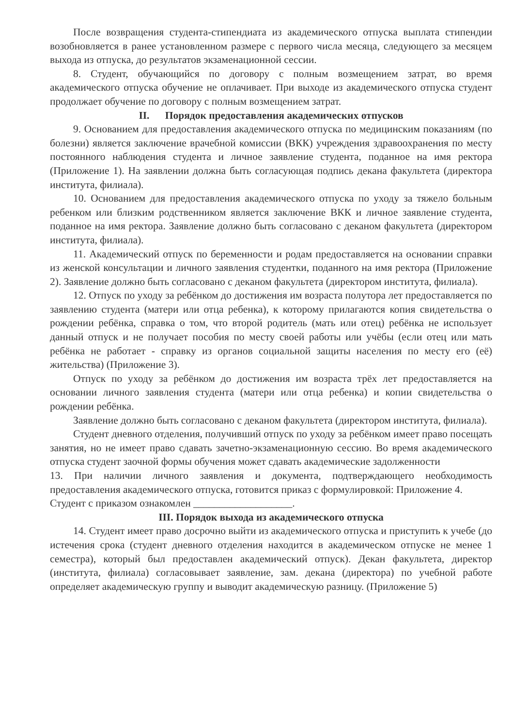После возвращения студента-стипендиата из академического отпуска выплата стипендии возобновляется в ранее установленном размере с первого числа месяца, следующего за месяцем выхода из отпуска, до результатов экзаменационной сессии.
8. Студент, обучающийся по договору с полным возмещением затрат, во время академического отпуска обучение не оплачивает. При выходе из академического отпуска студент продолжает обучение по договору с полным возмещением затрат.
II. Порядок предоставления академических отпусков
9. Основанием для предоставления академического отпуска по медицинским показаниям (по болезни) является заключение врачебной комиссии (ВКК) учреждения здравоохранения по месту постоянного наблюдения студента и личное заявление студента, поданное на имя ректора (Приложение 1). На заявлении должна быть согласующая подпись декана факультета (директора института, филиала).
10. Основанием для предоставления академического отпуска по уходу за тяжело больным ребенком или близким родственником является заключение ВКК и личное заявление студента, поданное на имя ректора. Заявление должно быть согласовано с деканом факультета (директором института, филиала).
11. Академический отпуск по беременности и родам предоставляется на основании справки из женской консультации и личного заявления студентки, поданного на имя ректора (Приложение 2). Заявление должно быть согласовано с деканом факультета (директором института, филиала).
12. Отпуск по уходу за ребёнком до достижения им возраста полутора лет предоставляется по заявлению студента (матери или отца ребенка), к которому прилагаются копия свидетельства о рождении ребёнка, справка о том, что второй родитель (мать или отец) ребёнка не использует данный отпуск и не получает пособия по месту своей работы или учёбы (если отец или мать ребёнка не работает - справку из органов социальной защиты населения по месту его (её) жительства) (Приложение 3).
Отпуск по уходу за ребёнком до достижения им возраста трёх лет предоставляется на основании личного заявления студента (матери или отца ребенка) и копии свидетельства о рождении ребёнка.
Заявление должно быть согласовано с деканом факультета (директором института, филиала).
Студент дневного отделения, получивший отпуск по уходу за ребёнком имеет право посещать занятия, но не имеет право сдавать зачетно-экзаменационную сессию. Во время академического отпуска студент заочной формы обучения может сдавать академические задолженности
13. При наличии личного заявления и документа, подтверждающего необходимость предоставления академического отпуска, готовится приказ с формулировкой: Приложение 4.
Студент с приказом ознакомлен ___________________.
III. Порядок выхода из академического отпуска
14. Студент имеет право досрочно выйти из академического отпуска и приступить к учебе (до истечения срока (студент дневного отделения находится в академическом отпуске не менее 1 семестра), который был предоставлен академический отпуск). Декан факультета, директор (института, филиала) согласовывает заявление, зам. декана (директора) по учебной работе определяет академическую группу и выводит академическую разницу. (Приложение 5)